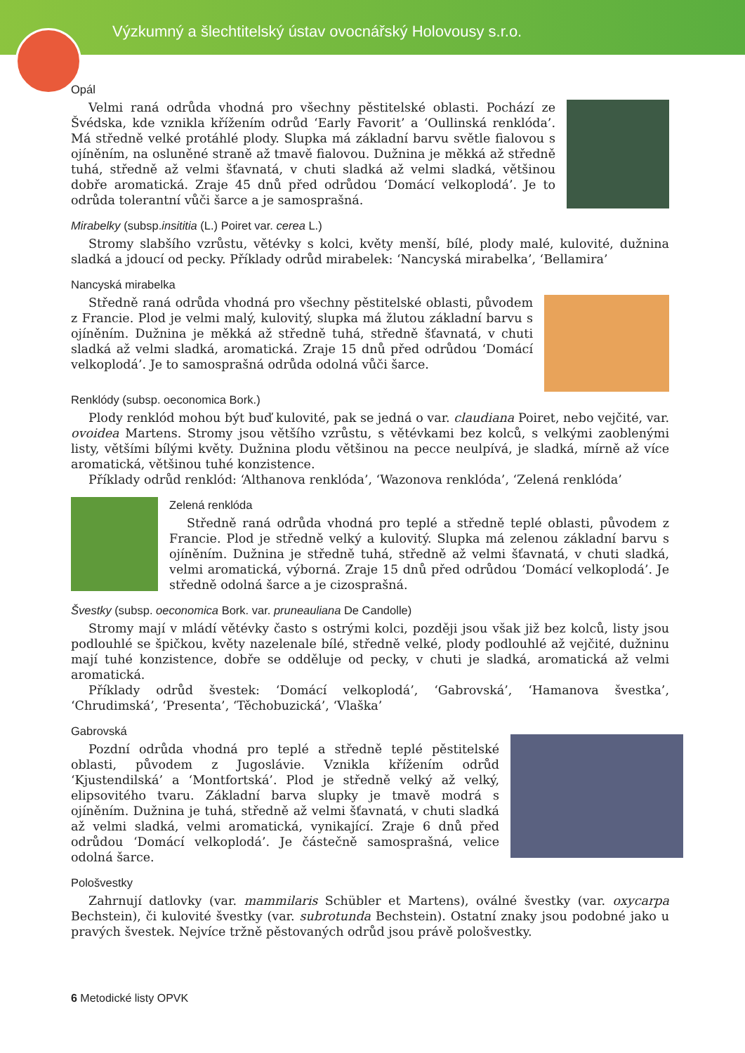Výzkumný a šlechtitelský ústav ovocnářský Holovousy s.r.o.
Opál
Velmi raná odrůda vhodná pro všechny pěstitelské oblasti. Pochází ze Švédska, kde vznikla křížením odrůd ‘Early Favorit’ a ‘Oullinská renklóda’. Má středně velké protáhlé plody. Slupka má základní barvu světle fialovou s ojíněním, na osluněné straně až tmavě fialovou. Dužnina je měkká až středně tuhá, středně až velmi šťavnatá, v chuti sladká až velmi sladká, většinou dobře aromatická. Zraje 45 dnů před odrůdou ‘Domácí velkoplodá’. Je to odrůda tolerantní vůči šarce a je samosprašná.
Mirabelky (subsp.insititia (L.) Poiret var. cerea L.)
Stromy slabšího vzrůstu, větévky s kolci, květy menší, bílé, plody malé, kulovité, dužnina sladká a jdoucí od pecky. Příklady odrůd mirabelek: ‘Nancyská mirabelka’, ‘Bellamira’
Nancyská mirabelka
Středně raná odrůda vhodná pro všechny pěstitelské oblasti, původem z Francie. Plod je velmi malý, kulovitý, slupka má žlutou základní barvu s ojíněním. Dužnina je měkká až středně tuhá, středně šťavnatá, v chuti sladká až velmi sladká, aromatická. Zraje 15 dnů před odrůdou ‘Domácí velkoplodá’. Je to samosprašná odrůda odolná vůči šarce.
Renklódy (subsp. oeconomica Bork.)
Plody renklód mohou být buď kulovité, pak se jedná o var. claudiana Poiret, nebo vejčité, var. ovoidea Martens. Stromy jsou většího vzrůstu, s větévkami bez kolců, s velkými zaoblenými listy, většími bílými květy. Dužnina plodu většinou na pecce neulpívá, je sladká, mírně až více aromatická, většinou tuhé konzistence.
Příklady odrůd renklód: ‘Althanova renklóda’, ‘Wazonova renklóda’, ‘Zelená renklóda’
Zelená renklóda
Středně raná odrůda vhodná pro teplé a středně teplé oblasti, původem z Francie. Plod je středně velký a kulovitý. Slupka má zelenou základní barvu s ojíněním. Dužnina je středně tuhá, středně až velmi šťavnatá, v chuti sladká, velmi aromatická, výborná. Zraje 15 dnů před odrůdou ‘Domácí velkoplodá’. Je středně odolná šarce a je cizosprašná.
Švestky (subsp. oeconomica Bork. var. pruneauliana De Candolle)
Stromy mají v mládí větévky často s ostrými kolci, později jsou však již bez kolců, listy jsou podlouhlé se špičkou, květy nazelenale bílé, středně velké, plody podlouhlé až vejčité, dužninu mají tuhé konzistence, dobře se odděluje od pecky, v chuti je sladká, aromatická až velmi aromatická.
Příklady odrůd švestek: ‘Domácí velkoplodá’, ‘Gabrovská’, ‘Hamanova švestka’, ‘Chrudimská’, ‘Presenta’, ‘Těchobuzická’, ‘Vlaška’
Gabrovská
Pozdní odrůda vhodná pro teplé a středně teplé pěstitelské oblasti, původem z Jugoslávie. Vznikla křížením odrůd ‘Kjustendilská’ a ‘Montfortská’. Plod je středně velký až velký, elipsovitého tvaru. Základní barva slupky je tmavě modrá s ojíněním. Dužnina je tuhá, středně až velmi šťavnatá, v chuti sladká až velmi sladká, velmi aromatická, vynikající. Zraje 6 dnů před odrůdou ‘Domácí velkoplodá’. Je částečně samosprašná, velice odolná šarce.
Pološvestky
Zahrnují datlovky (var. mammilaris Schübler et Martens), oválné švestky (var. oxycarpa Bechstein), či kulovité švestky (var. subrotunda Bechstein). Ostatní znaky jsou podobné jako u pravých švestek. Nejvíce tržně pěstovaných odrůd jsou právě pološvestky.
6 Metodické listy OPVK